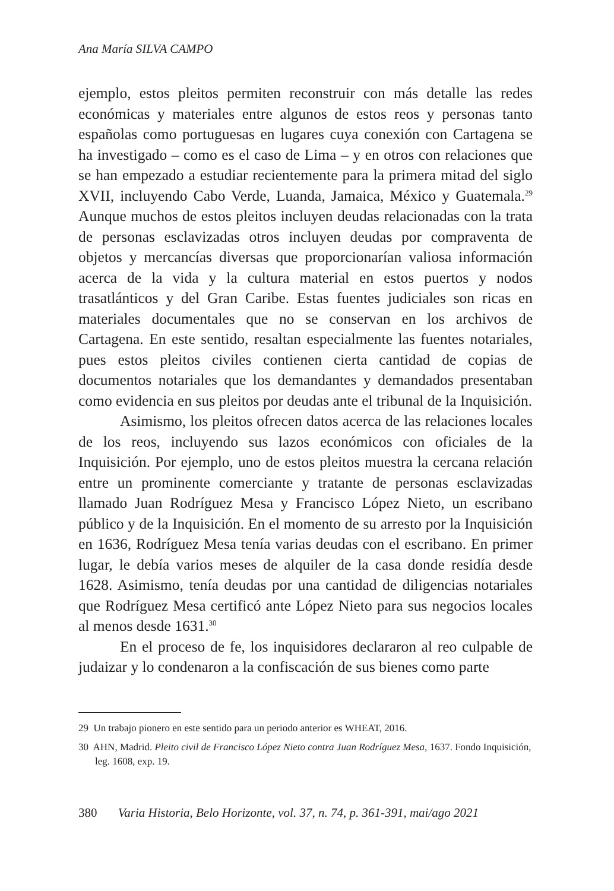Ana María SILVA CAMPO
ejemplo, estos pleitos permiten reconstruir con más detalle las redes económicas y materiales entre algunos de estos reos y personas tanto españolas como portuguesas en lugares cuya conexión con Cartagena se ha investigado – como es el caso de Lima – y en otros con relaciones que se han empezado a estudiar recientemente para la primera mitad del siglo XVII, incluyendo Cabo Verde, Luanda, Jamaica, México y Guatemala.<sup>29</sup> Aunque muchos de estos pleitos incluyen deudas relacionadas con la trata de personas esclavizadas otros incluyen deudas por compraventa de objetos y mercancías diversas que proporcionarían valiosa información acerca de la vida y la cultura material en estos puertos y nodos trasatlánticos y del Gran Caribe. Estas fuentes judiciales son ricas en materiales documentales que no se conservan en los archivos de Cartagena. En este sentido, resaltan especialmente las fuentes notariales, pues estos pleitos civiles contienen cierta cantidad de copias de documentos notariales que los demandantes y demandados presentaban como evidencia en sus pleitos por deudas ante el tribunal de la Inquisición.
Asimismo, los pleitos ofrecen datos acerca de las relaciones locales de los reos, incluyendo sus lazos económicos con oficiales de la Inquisición. Por ejemplo, uno de estos pleitos muestra la cercana relación entre un prominente comerciante y tratante de personas esclavizadas llamado Juan Rodríguez Mesa y Francisco López Nieto, un escribano público y de la Inquisición. En el momento de su arresto por la Inquisición en 1636, Rodríguez Mesa tenía varias deudas con el escribano. En primer lugar, le debía varios meses de alquiler de la casa donde residía desde 1628. Asimismo, tenía deudas por una cantidad de diligencias notariales que Rodríguez Mesa certificó ante López Nieto para sus negocios locales al menos desde 1631.<sup>30</sup>
En el proceso de fe, los inquisidores declararon al reo culpable de judaizar y lo condenaron a la confiscación de sus bienes como parte
29 Un trabajo pionero en este sentido para un periodo anterior es WHEAT, 2016.
30 AHN, Madrid. Pleito civil de Francisco López Nieto contra Juan Rodríguez Mesa, 1637. Fondo Inquisición, leg. 1608, exp. 19.
380 Varia Historia, Belo Horizonte, vol. 37, n. 74, p. 361-391, mai/ago 2021